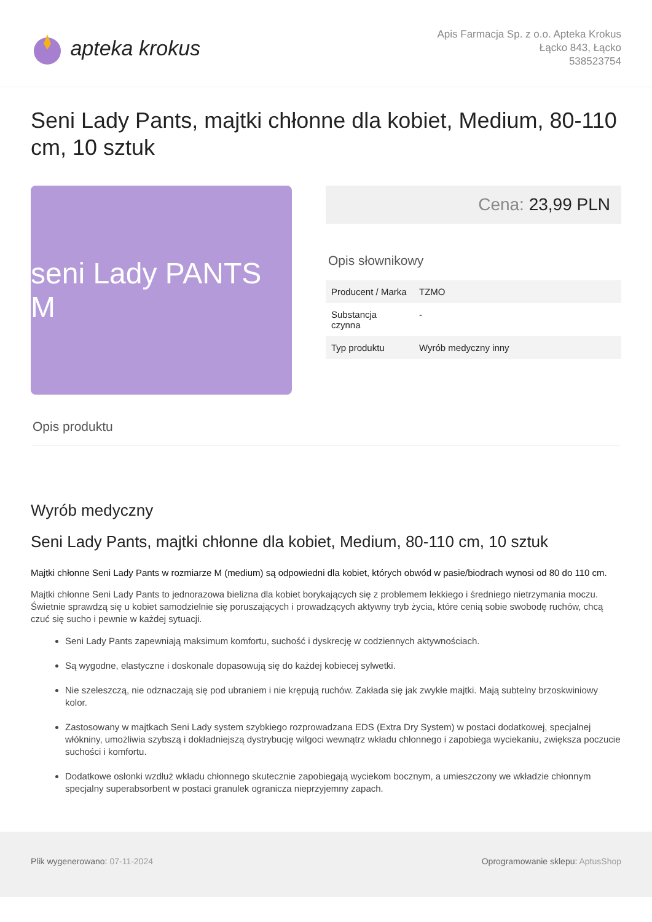apteka krokus
Apis Farmacja Sp. z o.o. Apteka Krokus
Łącko 843, Łącko
538523754
Seni Lady Pants, majtki chłonne dla kobiet, Medium, 80-110 cm, 10 sztuk
seni Lady PANTS M
Cena: 23,99 PLN
Opis słownikowy
| Producent / Marka | TZMO |
| Substancja czynna | - |
| Typ produktu | Wyrób medyczny inny |
Opis produktu
Wyrób medyczny
Seni Lady Pants, majtki chłonne dla kobiet, Medium, 80-110 cm, 10 sztuk
Majtki chłonne Seni Lady Pants w rozmiarze M (medium) są odpowiedni dla kobiet, których obwód w pasie/biodrach wynosi od 80 do 110 cm.
Majtki chłonne Seni Lady Pants to jednorazowa bielizna dla kobiet borykających się z problemem lekkiego i średniego nietrzymania moczu. Świetnie sprawdzą się u kobiet samodzielnie się poruszających i prowadzących aktywny tryb życia, które cenią sobie swobodę ruchów, chcą czuć się sucho i pewnie w każdej sytuacji.
Seni Lady Pants zapewniają maksimum komfortu, suchość i dyskrecję w codziennych aktywnościach.
Są wygodne, elastyczne i doskonale dopasowują się do każdej kobiecej sylwetki.
Nie szeleszczą, nie odznaczają się pod ubraniem i nie krępują ruchów. Zakłada się jak zwykłe majtki. Mają subtelny brzoskwiniowy kolor.
Zastosowany w majtkach Seni Lady system szybkiego rozprowadzana EDS (Extra Dry System) w postaci dodatkowej, specjalnej włókniny, umożliwia szybszą i dokładniejszą dystrybucję wilgoci wewnątrz wkładu chłonnego i zapobiega wyciekaniu, zwiększa poczucie suchości i komfortu.
Dodatkowe osłonki wzdłuż wkładu chłonnego skutecznie zapobiegają wyciekom bocznym, a umieszczony we wkładzie chłonnym specjalny superabsorbent w postaci granulek ogranicza nieprzyjemny zapach.
Plik wygenerowano: 07-11-2024 Oprogramowanie sklepu: AptusShop